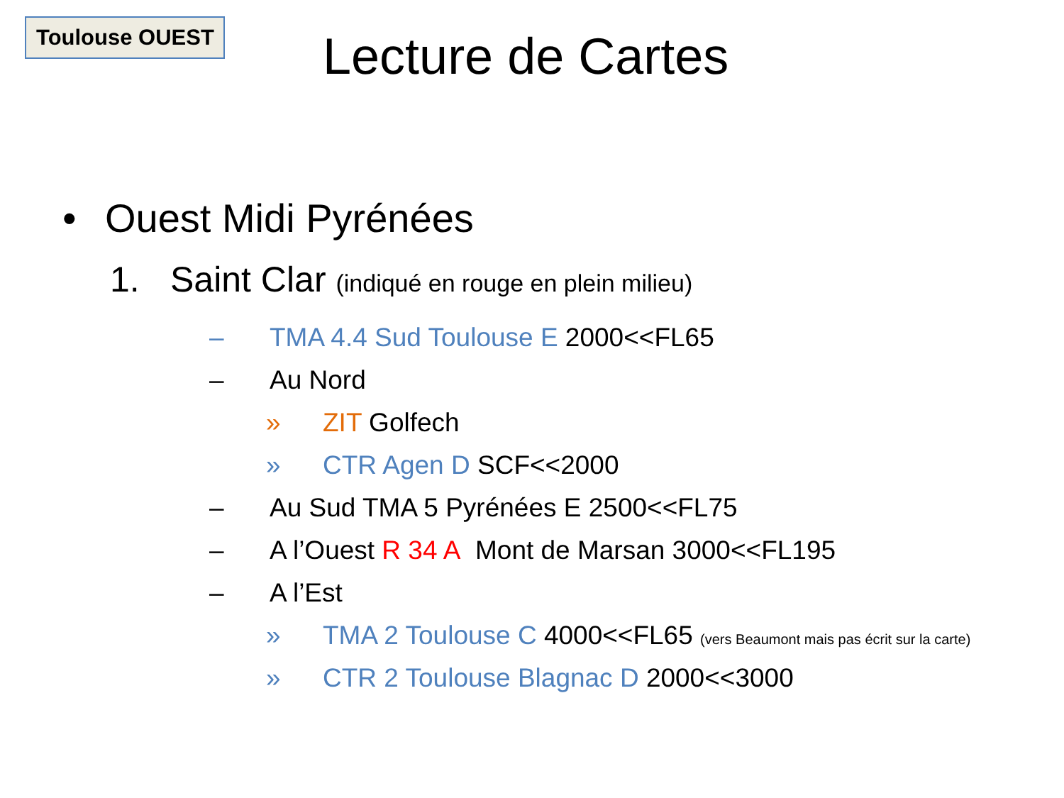Toulouse OUEST Lecture de Cartes
• Ouest Midi Pyrénées
1. Saint Clar (indiqué en rouge en plein milieu)
– TMA 4.4 Sud Toulouse E 2000<<FL65
– Au Nord
» ZIT Golfech
» CTR Agen D SCF<<2000
– Au Sud TMA 5 Pyrénées E 2500<<FL75
– A l’Ouest R 34 A Mont de Marsan 3000<<FL195
– A l’Est
» TMA 2 Toulouse C 4000<<FL65 (vers Beaumont mais pas écrit sur la carte)
» CTR 2 Toulouse Blagnac D 2000<<3000